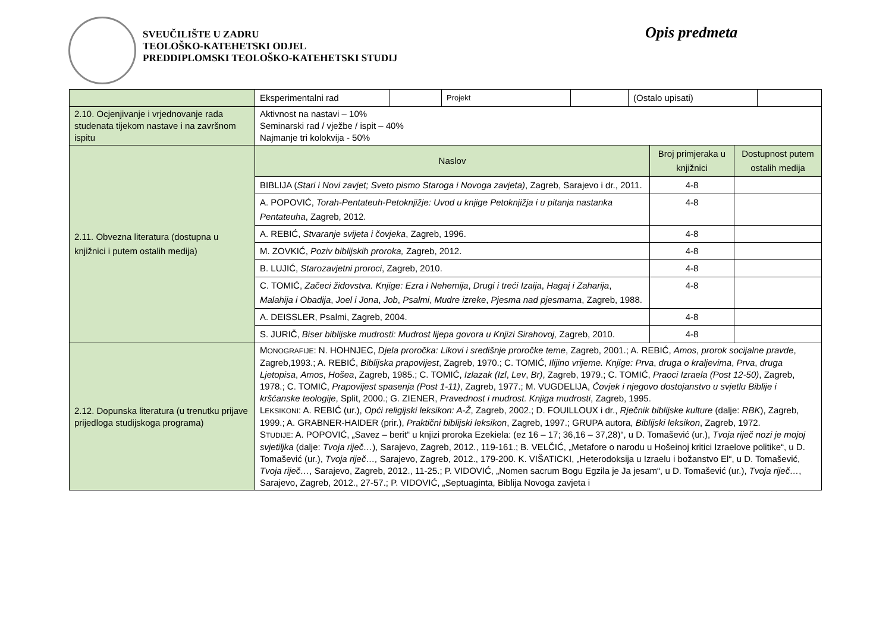SVEUČILIŠTE U ZADRU
TEOLOŠKO-KATEHETSKI ODJEL
PREDDIPLOMSKI TEOLOŠKO-KATEHETSKI STUDIJ
Opis predmeta
| | / Eksperimentalni rad / / Projekt / / (Ostalo upisati) / / | | |
| 2.10. Ocjenjivanje i vrjednovanje rada studenata tijekom nastave i na završnom ispitu | Aktivnost na nastavi – 10% Seminarski rad / vježbe / ispit – 40% Najmanje tri kolokvija - 50% | | |
| 2.11. Obvezna literatura (dostupna u knjižnici i putem ostalih medija) | Naslov | Broj primjeraka u knjižnici | Dostupnost putem ostalih medija |
| | BIBLIJA ( Stari i Novi zavjet; Sveto pismo Staroga i Novoga zavjeta) , Zagreb, Sarajevo i dr., 2011. | 4-8 | |
| | A. POPOVIĆ, Torah-Pentateuh-Petoknjižje: Uvod u knjige Petoknjižja i u pitanja nastanka Pentateuha , Zagreb, 2012. | 4-8 | |
| | A. REBIĆ, Stvaranje svijeta i čovjeka , Zagreb, 1996. | 4-8 | |
| | M. ZOVKIĆ, Poziv biblijskih proroka, Zagreb, 2012. | 4-8 | |
| | B. LUJIĆ, Starozavjetni proroci , Zagreb, 2010. | 4-8 | |
| | C. TOMIĆ, Začeci židovstva. Knjige: Ezra i Nehemija , Drugi i treći Izaija , Hagaj i Zaharija , Malahija i Obadija , Joel i Jona , Job , Psalmi , Mudre izreke , Pjesma nad pjesmama , Zagreb, 1988. | 4-8 | |
| | A. DEISSLER, Psalmi, Zagreb, 2004. | 4-8 | |
| | S. JURIČ, Biser biblijske mudrosti: Mudrost lijepa govora u Knjizi Sirahovoj, Zagreb, 2010. | 4-8 | |
| 2.12. Dopunska literatura (u trenutku prijave prijedloga studijskoga programa) | M ONOGRAFIJE : N. HOHNJEC, Djela proročka: Likovi i središnje proročke teme , Zagreb, 2001.; A. REBIĆ, Amos , prorok socijalne pravde , Zagreb,1993.; A. REBIĆ, Biblijska prapovijest , Zagreb, 1970.; C. TOMIĆ, Ilijino vrijeme. Knjige: Prva , druga o kraljevima , Prva , druga Ljetopisa , Amos , Hošea , Zagreb, 1985.; C. TOMIĆ, Izlazak (Izl , Lev , Br) , Zagreb, 1979.; C. TOMIĆ, Praoci Izraela (Post 12-50) , Zagreb, 1978.; C. TOMIĆ, Prapovijest spasenja (Post 1-11) , Zagreb, 1977.; M. VUGDELIJA, Čovjek i njegovo dostojanstvo u svjetlu Biblije i kršćanske teologije , Split, 2000.; G. ZIENER, Pravednost i mudrost. Knjiga mudrosti , Zagreb, 1995. L EKSIKONI : A. REBIĆ (ur.), Opći religijski leksikon: A-Ž , Zagreb, 2002.; D. FOUILLOUX i dr., Rječnik biblijske kulture (dalje: RBK ), Zagreb, 1999.; A. GRABNER-HAIDER (prir.), Praktični biblijski leksikon , Zagreb, 1997.; GRUPA autora, Biblijski leksikon , Zagreb, 1972. S TUDIJE : A. POPOVIĆ, „Savez – berit“ u knjizi proroka Ezekiela: (ez 16 – 17; 36,16 – 37,28)“, u D. Tomašević (ur.), Tvoja riječ nozi je mojoj svjetiljka (dalje: Tvoja riječ… ), Sarajevo, Zagreb, 2012., 119-161.; B. VELČIĆ, „Metafore o narodu u Hošeinoj kritici Izraelove politike“, u D. Tomašević (ur.), Tvoja riječ…, Sarajevo, Zagreb, 2012., 179-200. K. VIŠATICKI, „Heterodoksija u Izraelu i božanstvo El“, u D. Tomašević, Tvoja riječ… , Sarajevo, Zagreb, 2012., 11-25.; P. VIDOVIĆ, „Nomen sacrum Bogu Egzila je Ja jesam“, u D. Tomašević (ur.), Tvoja riječ… , Sarajevo, Zagreb, 2012., 27-57.; P. VIDOVIĆ, „Septuaginta, Biblija Novoga zavjeta i | | |